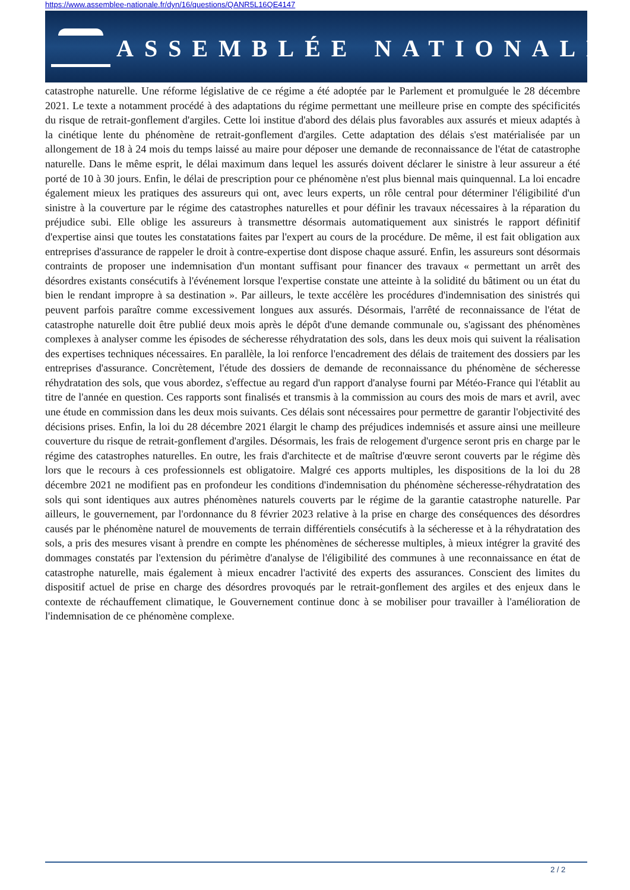https://www.assemblee-nationale.fr/dyn/16/questions/QANR5L16QE4147
ASSEMBLÉE NATIONALE
catastrophe naturelle. Une réforme législative de ce régime a été adoptée par le Parlement et promulguée le 28 décembre 2021. Le texte a notamment procédé à des adaptations du régime permettant une meilleure prise en compte des spécificités du risque de retrait-gonflement d'argiles. Cette loi institue d'abord des délais plus favorables aux assurés et mieux adaptés à la cinétique lente du phénomène de retrait-gonflement d'argiles. Cette adaptation des délais s'est matérialisée par un allongement de 18 à 24 mois du temps laissé au maire pour déposer une demande de reconnaissance de l'état de catastrophe naturelle. Dans le même esprit, le délai maximum dans lequel les assurés doivent déclarer le sinistre à leur assureur a été porté de 10 à 30 jours. Enfin, le délai de prescription pour ce phénomène n'est plus biennal mais quinquennal. La loi encadre également mieux les pratiques des assureurs qui ont, avec leurs experts, un rôle central pour déterminer l'éligibilité d'un sinistre à la couverture par le régime des catastrophes naturelles et pour définir les travaux nécessaires à la réparation du préjudice subi. Elle oblige les assureurs à transmettre désormais automatiquement aux sinistrés le rapport définitif d'expertise ainsi que toutes les constatations faites par l'expert au cours de la procédure. De même, il est fait obligation aux entreprises d'assurance de rappeler le droit à contre-expertise dont dispose chaque assuré. Enfin, les assureurs sont désormais contraints de proposer une indemnisation d'un montant suffisant pour financer des travaux « permettant un arrêt des désordres existants consécutifs à l'événement lorsque l'expertise constate une atteinte à la solidité du bâtiment ou un état du bien le rendant impropre à sa destination ». Par ailleurs, le texte accélère les procédures d'indemnisation des sinistrés qui peuvent parfois paraître comme excessivement longues aux assurés. Désormais, l'arrêté de reconnaissance de l'état de catastrophe naturelle doit être publié deux mois après le dépôt d'une demande communale ou, s'agissant des phénomènes complexes à analyser comme les épisodes de sécheresse réhydratation des sols, dans les deux mois qui suivent la réalisation des expertises techniques nécessaires. En parallèle, la loi renforce l'encadrement des délais de traitement des dossiers par les entreprises d'assurance. Concrètement, l'étude des dossiers de demande de reconnaissance du phénomène de sécheresse réhydratation des sols, que vous abordez, s'effectue au regard d'un rapport d'analyse fourni par Météo-France qui l'établit au titre de l'année en question. Ces rapports sont finalisés et transmis à la commission au cours des mois de mars et avril, avec une étude en commission dans les deux mois suivants. Ces délais sont nécessaires pour permettre de garantir l'objectivité des décisions prises. Enfin, la loi du 28 décembre 2021 élargit le champ des préjudices indemnisés et assure ainsi une meilleure couverture du risque de retrait-gonflement d'argiles. Désormais, les frais de relogement d'urgence seront pris en charge par le régime des catastrophes naturelles. En outre, les frais d'architecte et de maîtrise d'œuvre seront couverts par le régime dès lors que le recours à ces professionnels est obligatoire. Malgré ces apports multiples, les dispositions de la loi du 28 décembre 2021 ne modifient pas en profondeur les conditions d'indemnisation du phénomène sécheresse-réhydratation des sols qui sont identiques aux autres phénomènes naturels couverts par le régime de la garantie catastrophe naturelle. Par ailleurs, le gouvernement, par l'ordonnance du 8 février 2023 relative à la prise en charge des conséquences des désordres causés par le phénomène naturel de mouvements de terrain différentiels consécutifs à la sécheresse et à la réhydratation des sols, a pris des mesures visant à prendre en compte les phénomènes de sécheresse multiples, à mieux intégrer la gravité des dommages constatés par l'extension du périmètre d'analyse de l'éligibilité des communes à une reconnaissance en état de catastrophe naturelle, mais également à mieux encadrer l'activité des experts des assurances. Conscient des limites du dispositif actuel de prise en charge des désordres provoqués par le retrait-gonflement des argiles et des enjeux dans le contexte de réchauffement climatique, le Gouvernement continue donc à se mobiliser pour travailler à l'amélioration de l'indemnisation de ce phénomène complexe.
2 / 2